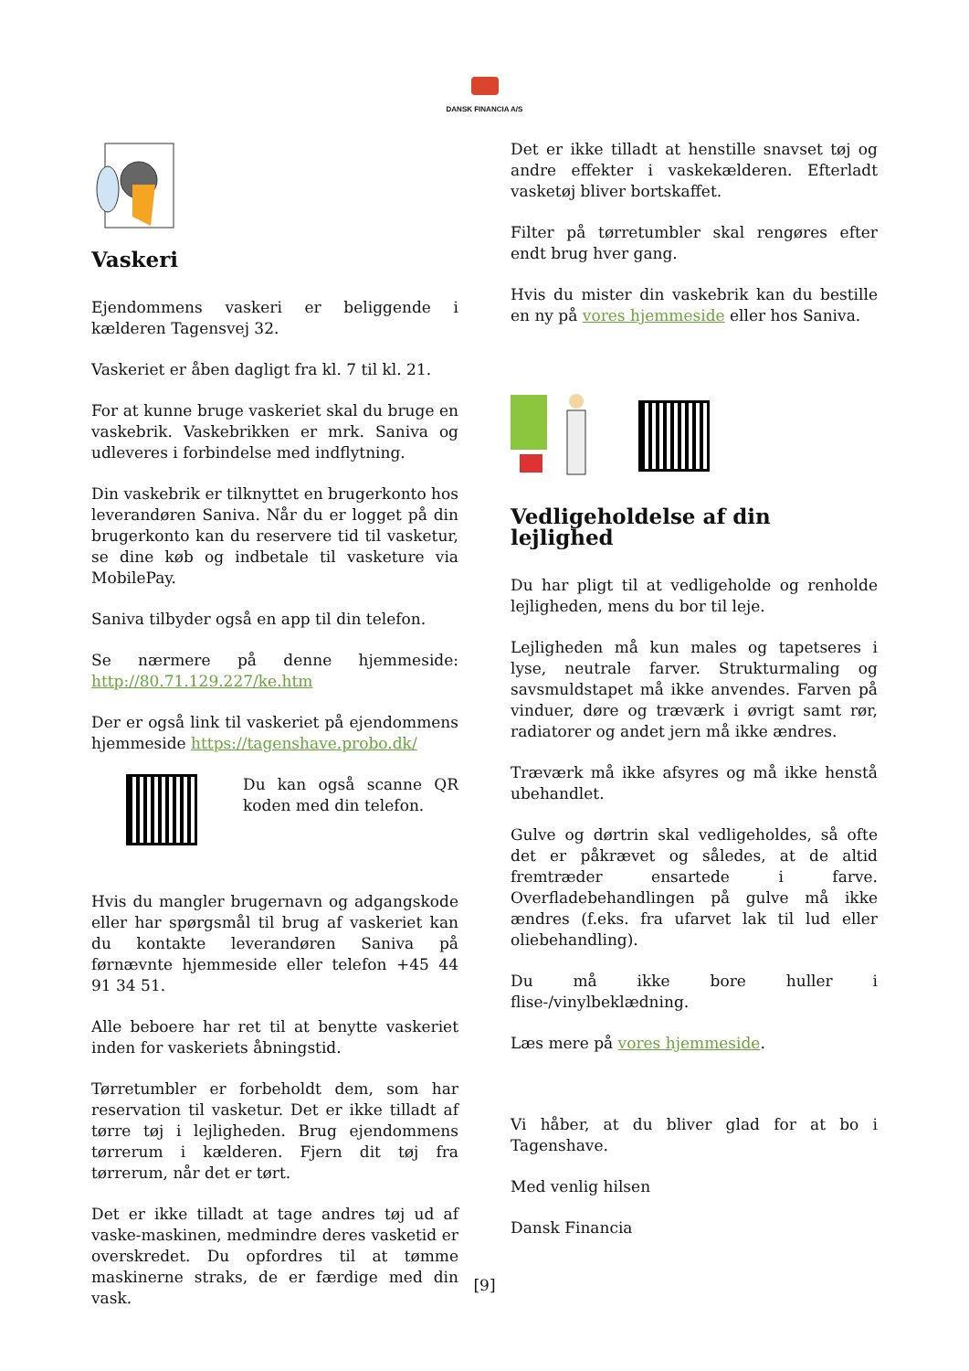DANSK FINANCIA A/S
Vaskeri
Ejendommens vaskeri er beliggende i kælderen Tagensvej 32.
Vaskeriet er åben dagligt fra kl. 7 til kl. 21.
For at kunne bruge vaskeriet skal du bruge en vaskebrik. Vaskebrikken er mrk. Saniva og udleveres i forbindelse med indflytning.
Din vaskebrik er tilknyttet en brugerkonto hos leverandøren Saniva. Når du er logget på din brugerkonto kan du reservere tid til vasketur, se dine køb og indbetale til vasketure via MobilePay.
Saniva tilbyder også en app til din telefon.
Se nærmere på denne hjemmeside: http://80.71.129.227/ke.htm
Der er også link til vaskeriet på ejendommens hjemmeside https://tagenshave.probo.dk/
Du kan også scanne QR koden med din telefon.
Hvis du mangler brugernavn og adgangskode eller har spørgsmål til brug af vaskeriet kan du kontakte leverandøren Saniva på førnævnte hjemmeside eller telefon +45 44 91 34 51.
Alle beboere har ret til at benytte vaskeriet inden for vaskeriets åbningstid.
Tørretumbler er forbeholdt dem, som har reservation til vasketur. Det er ikke tilladt af tørre tøj i lejligheden. Brug ejendommens tørrerum i kælderen. Fjern dit tøj fra tørrerum, når det er tørt.
Det er ikke tilladt at tage andres tøj ud af vaske-maskinen, medmindre deres vasketid er overskredet. Du opfordres til at tømme maskinerne straks, de er færdige med din vask.
Det er ikke tilladt at henstille snavset tøj og andre effekter i vaskekælderen. Efterladt vasketøj bliver bortskaffet.
Filter på tørretumbler skal rengøres efter endt brug hver gang.
Hvis du mister din vaskebrik kan du bestille en ny på vores hjemmeside eller hos Saniva.
Vedligeholdelse af din lejlighed
Du har pligt til at vedligeholde og renholde lejligheden, mens du bor til leje.
Lejligheden må kun males og tapetseres i lyse, neutrale farver. Strukturmaling og savsmuldstapet må ikke anvendes. Farven på vinduer, døre og træværk i øvrigt samt rør, radiatorer og andet jern må ikke ændres.
Træværk må ikke afsyres og må ikke henstå ubehandlet.
Gulve og dørtrin skal vedligeholdes, så ofte det er påkrævet og således, at de altid fremtræder ensartede i farve. Overfladebehandlingen på gulve må ikke ændres (f.eks. fra ufarvet lak til lud eller oliebehandling).
Du må ikke bore huller i flise-/vinylbeklædning.
Læs mere på vores hjemmeside.
Vi håber, at du bliver glad for at bo i Tagenshave.
Med venlig hilsen
Dansk Financia
[9]